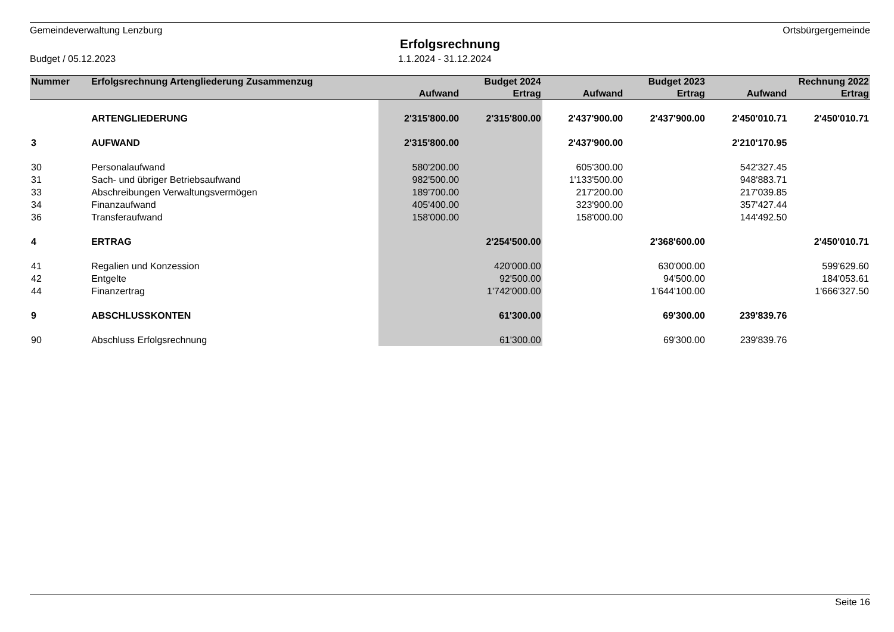Gemeindeverwaltung Lenzburg Ortsbürgergemeinde
Erfolgsrechnung
Budget / 05.12.2023 1.1.2024 - 31.12.2024
| Nummer | Erfolgsrechnung Artengliederung Zusammenzug | | Budget 2024 | | Budget 2023 | | Rechnung 2022 |
| --- | --- | --- | --- | --- | --- | --- | --- |
| | | Aufwand | Ertrag | Aufwand | Ertrag | Aufwand | Ertrag |
| | ARTENGLIEDERUNG | 2'315'800.00 | 2'315'800.00 | 2'437'900.00 | 2'437'900.00 | 2'450'010.71 | 2'450'010.71 |
| 3 | AUFWAND | 2'315'800.00 | | 2'437'900.00 | | 2'210'170.95 | |
| 30 | Personalaufwand | 580'200.00 | | 605'300.00 | | 542'327.45 | |
| 31 | Sach- und übriger Betriebsaufwand | 982'500.00 | | 1'133'500.00 | | 948'883.71 | |
| 33 | Abschreibungen Verwaltungsvermögen | 189'700.00 | | 217'200.00 | | 217'039.85 | |
| 34 | Finanzaufwand | 405'400.00 | | 323'900.00 | | 357'427.44 | |
| 36 | Transferaufwand | 158'000.00 | | 158'000.00 | | 144'492.50 | |
| 4 | ERTRAG | | 2'254'500.00 | | 2'368'600.00 | | 2'450'010.71 |
| 41 | Regalien und Konzession | | 420'000.00 | | 630'000.00 | | 599'629.60 |
| 42 | Entgelte | | 92'500.00 | | 94'500.00 | | 184'053.61 |
| 44 | Finanzertrag | | 1'742'000.00 | | 1'644'100.00 | | 1'666'327.50 |
| 9 | ABSCHLUSSKONTEN | | 61'300.00 | | 69'300.00 | 239'839.76 | |
| 90 | Abschluss Erfolgsrechnung | | 61'300.00 | | 69'300.00 | 239'839.76 | |
Seite 16